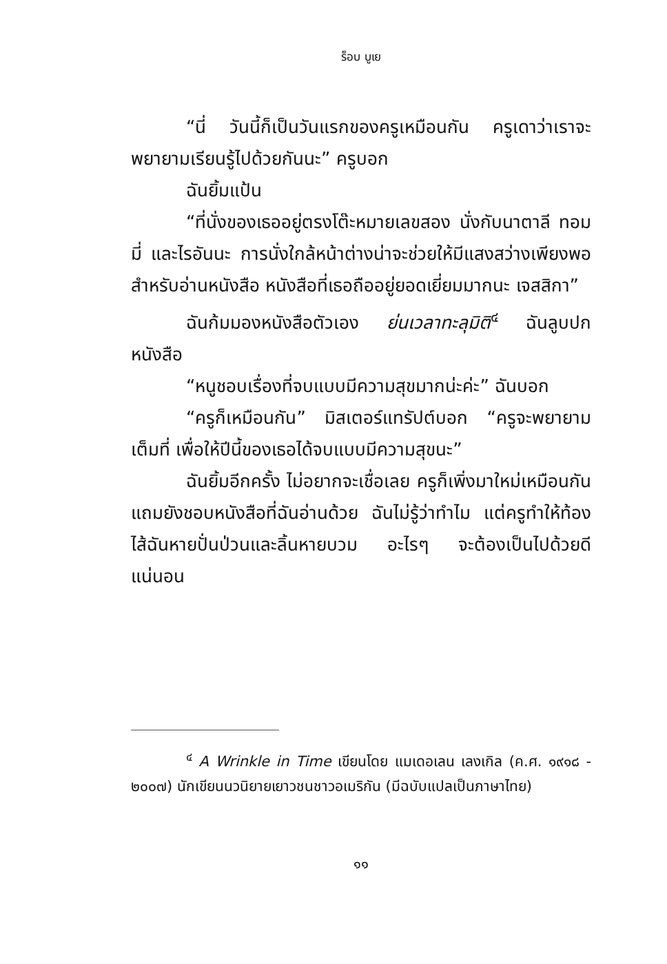ร็อบ บูเย
“นี่ วันนี้ก็เป็นวันแรกของครูเหมือนกัน ครูเดาว่าเราจะพยายามเรียนรู้ไปด้วยกันนะ” ครูบอก
ฉันยิ้มแป้น
“ที่นั่งของเธออยู่ตรงโต๊ะหมายเลขสอง นั่งกับนาตาลี ทอมมี่ และไรอันนะ การนั่งใกล้หน้าต่างน่าจะช่วยให้มีแสงสว่างเพียงพอสำหรับอ่านหนังสือ หนังสือที่เธอถืออยู่ยอดเยี่ยมมากนะ เจสสิกา”
ฉันก้มมองหนังสือตัวเอง ย่นเวลาทะลุมิติ<sup>๔</sup> ฉันลูบปกหนังสือ
“หนูชอบเรื่องที่จบแบบมีความสุขมากน่ะค่ะ” ฉันบอก
“ครูก็เหมือนกัน” มิสเตอร์แทรัปต์บอก “ครูจะพยายามเต็มที่ เพื่อให้ปีนี้ของเธอได้จบแบบมีความสุขนะ”
ฉันยิ้มอีกครั้ง ไม่อยากจะเชื่อเลย ครูก็เพิ่งมาใหม่เหมือนกัน แถมยังชอบหนังสือที่ฉันอ่านด้วย ฉันไม่รู้ว่าทำไม แต่ครูทำให้ท้องไส้ฉันหายปั่นป่วนและลิ้นหายบวม อะไรๆ จะต้องเป็นไปด้วยดีแน่นอน
<sup>๔</sup> A Wrinkle in Time เขียนโดย แมเดอเลน เลงเกิล (ค.ศ. ๑๙๑๘ - ๒๐๐๗) นักเขียนนวนิยายเยาวชนชาวอเมริกัน (มีฉบับแปลเป็นภาษาไทย)
๑๑